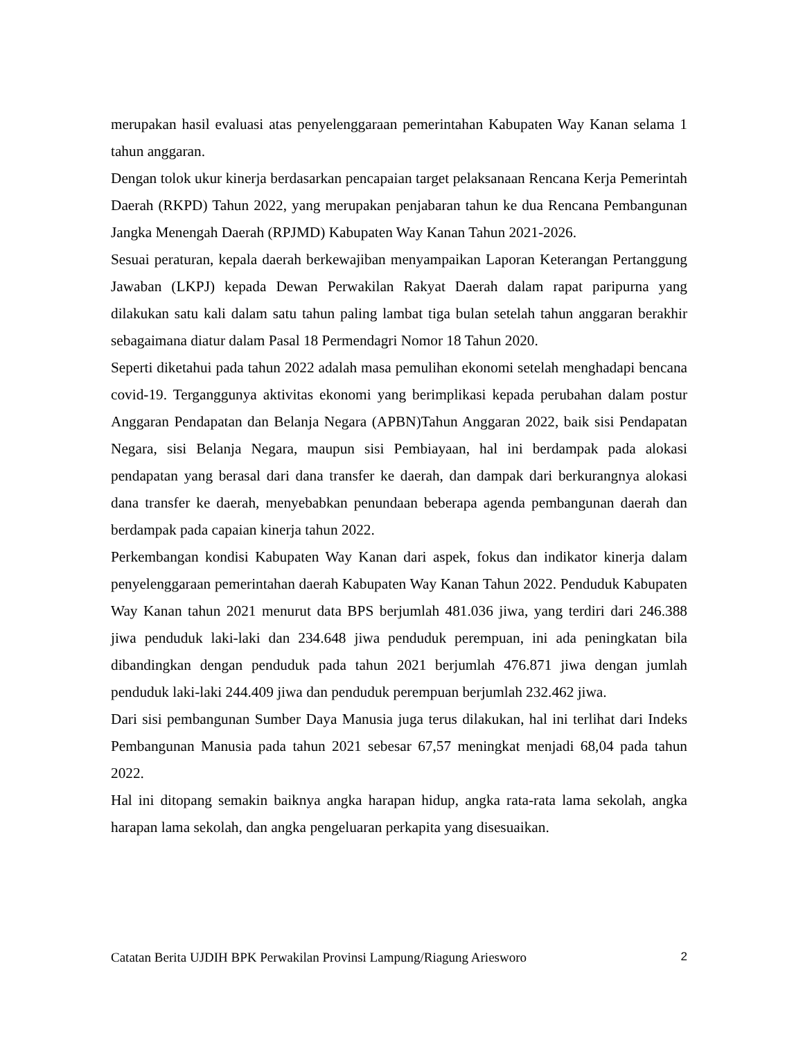merupakan hasil evaluasi atas penyelenggaraan pemerintahan Kabupaten Way Kanan selama 1 tahun anggaran.
Dengan tolok ukur kinerja berdasarkan pencapaian target pelaksanaan Rencana Kerja Pemerintah Daerah (RKPD) Tahun 2022, yang merupakan penjabaran tahun ke dua Rencana Pembangunan Jangka Menengah Daerah (RPJMD) Kabupaten Way Kanan Tahun 2021-2026.
Sesuai peraturan, kepala daerah berkewajiban menyampaikan Laporan Keterangan Pertanggung Jawaban (LKPJ) kepada Dewan Perwakilan Rakyat Daerah dalam rapat paripurna yang dilakukan satu kali dalam satu tahun paling lambat tiga bulan setelah tahun anggaran berakhir sebagaimana diatur dalam Pasal 18 Permendagri Nomor 18 Tahun 2020.
Seperti diketahui pada tahun 2022 adalah masa pemulihan ekonomi setelah menghadapi bencana covid-19. Terganggunya aktivitas ekonomi yang berimplikasi kepada perubahan dalam postur Anggaran Pendapatan dan Belanja Negara (APBN)Tahun Anggaran 2022, baik sisi Pendapatan Negara, sisi Belanja Negara, maupun sisi Pembiayaan, hal ini berdampak pada alokasi pendapatan yang berasal dari dana transfer ke daerah, dan dampak dari berkurangnya alokasi dana transfer ke daerah, menyebabkan penundaan beberapa agenda pembangunan daerah dan berdampak pada capaian kinerja tahun 2022.
Perkembangan kondisi Kabupaten Way Kanan dari aspek, fokus dan indikator kinerja dalam penyelenggaraan pemerintahan daerah Kabupaten Way Kanan Tahun 2022. Penduduk Kabupaten Way Kanan tahun 2021 menurut data BPS berjumlah 481.036 jiwa, yang terdiri dari 246.388 jiwa penduduk laki-laki dan 234.648 jiwa penduduk perempuan, ini ada peningkatan bila dibandingkan dengan penduduk pada tahun 2021 berjumlah 476.871 jiwa dengan jumlah penduduk laki-laki 244.409 jiwa dan penduduk perempuan berjumlah 232.462 jiwa.
Dari sisi pembangunan Sumber Daya Manusia juga terus dilakukan, hal ini terlihat dari Indeks Pembangunan Manusia pada tahun 2021 sebesar 67,57 meningkat menjadi 68,04 pada tahun 2022.
Hal ini ditopang semakin baiknya angka harapan hidup, angka rata-rata lama sekolah, angka harapan lama sekolah, dan angka pengeluaran perkapita yang disesuaikan.
Catatan Berita UJDIH BPK Perwakilan Provinsi Lampung/Riagung Ariesworo 2